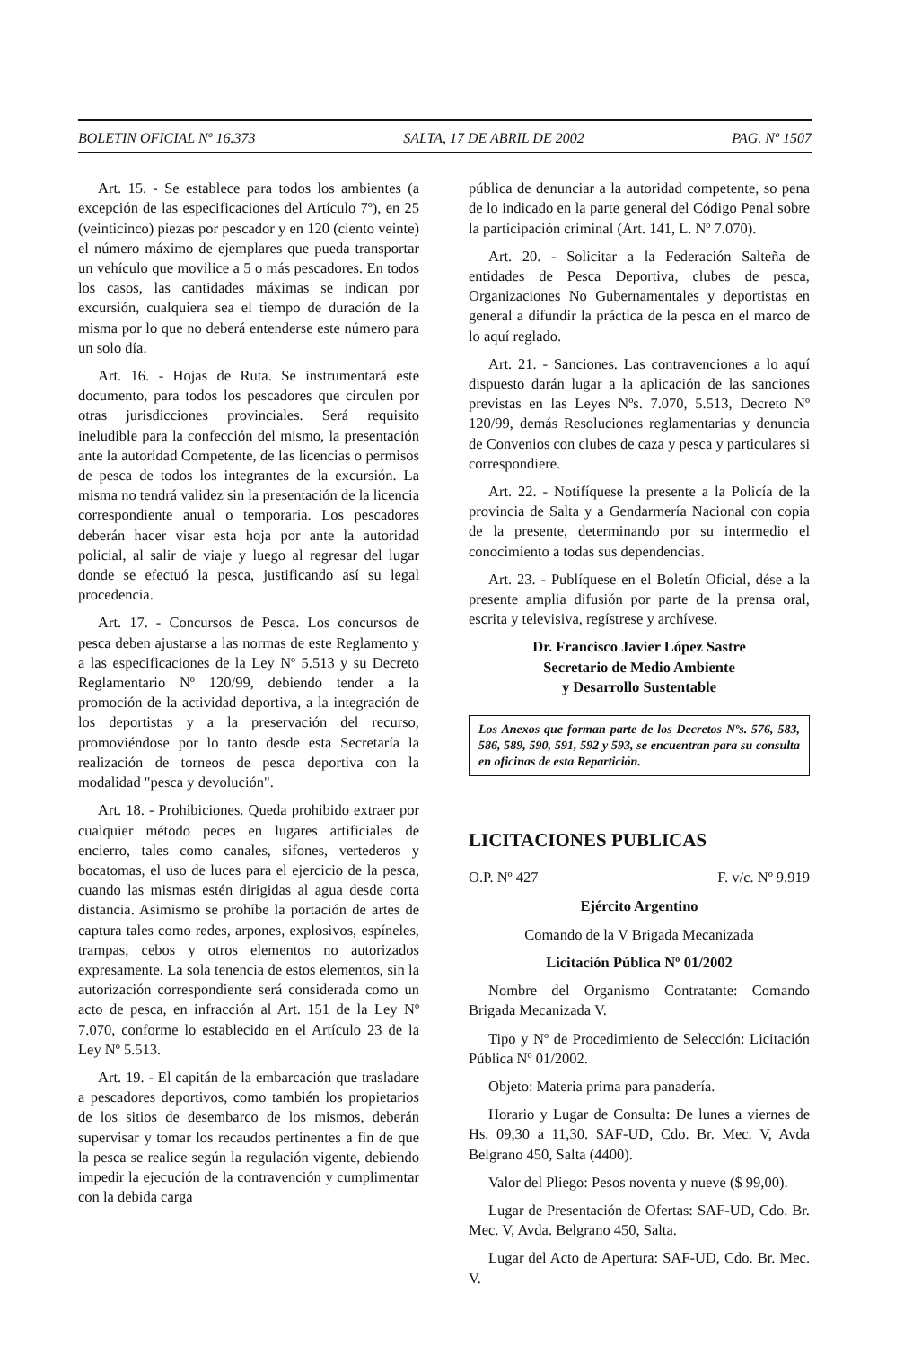BOLETIN OFICIAL Nº 16.373 SALTA, 17 DE ABRIL DE 2002 PAG. Nº 1507
Art. 15. - Se establece para todos los ambientes (a excepción de las especificaciones del Artículo 7º), en 25 (veinticinco) piezas por pescador y en 120 (ciento veinte) el número máximo de ejemplares que pueda transportar un vehículo que movilice a 5 o más pescadores. En todos los casos, las cantidades máximas se indican por excursión, cualquiera sea el tiempo de duración de la misma por lo que no deberá entenderse este número para un solo día.
Art. 16. - Hojas de Ruta. Se instrumentará este documento, para todos los pescadores que circulen por otras jurisdicciones provinciales. Será requisito ineludible para la confección del mismo, la presentación ante la autoridad Competente, de las licencias o permisos de pesca de todos los integrantes de la excursión. La misma no tendrá validez sin la presentación de la licencia correspondiente anual o temporaria. Los pescadores deberán hacer visar esta hoja por ante la autoridad policial, al salir de viaje y luego al regresar del lugar donde se efectuó la pesca, justificando así su legal procedencia.
Art. 17. - Concursos de Pesca. Los concursos de pesca deben ajustarse a las normas de este Reglamento y a las especificaciones de la Ley Nº 5.513 y su Decreto Reglamentario Nº 120/99, debiendo tender a la promoción de la actividad deportiva, a la integración de los deportistas y a la preservación del recurso, promoviéndose por lo tanto desde esta Secretaría la realización de torneos de pesca deportiva con la modalidad "pesca y devolución".
Art. 18. - Prohibiciones. Queda prohibido extraer por cualquier método peces en lugares artificiales de encierro, tales como canales, sifones, vertederos y bocatomas, el uso de luces para el ejercicio de la pesca, cuando las mismas estén dirigidas al agua desde corta distancia. Asimismo se prohíbe la portación de artes de captura tales como redes, arpones, explosivos, espíneles, trampas, cebos y otros elementos no autorizados expresamente. La sola tenencia de estos elementos, sin la autorización correspondiente será considerada como un acto de pesca, en infracción al Art. 151 de la Ley Nº 7.070, conforme lo establecido en el Artículo 23 de la Ley Nº 5.513.
Art. 19. - El capitán de la embarcación que trasladare a pescadores deportivos, como también los propietarios de los sitios de desembarco de los mismos, deberán supervisar y tomar los recaudos pertinentes a fin de que la pesca se realice según la regulación vigente, debiendo impedir la ejecución de la contravención y cumplimentar con la debida carga
pública de denunciar a la autoridad competente, so pena de lo indicado en la parte general del Código Penal sobre la participación criminal (Art. 141, L. Nº 7.070).
Art. 20. - Solicitar a la Federación Salteña de entidades de Pesca Deportiva, clubes de pesca, Organizaciones No Gubernamentales y deportistas en general a difundir la práctica de la pesca en el marco de lo aquí reglado.
Art. 21. - Sanciones. Las contravenciones a lo aquí dispuesto darán lugar a la aplicación de las sanciones previstas en las Leyes Nºs. 7.070, 5.513, Decreto Nº 120/99, demás Resoluciones reglamentarias y denuncia de Convenios con clubes de caza y pesca y particulares si correspondiere.
Art. 22. - Notifíquese la presente a la Policía de la provincia de Salta y a Gendarmería Nacional con copia de la presente, determinando por su intermedio el conocimiento a todas sus dependencias.
Art. 23. - Publíquese en el Boletín Oficial, dése a la presente amplia difusión por parte de la prensa oral, escrita y televisiva, regístrese y archívese.
Dr. Francisco Javier López Sastre
Secretario de Medio Ambiente
y Desarrollo Sustentable
Los Anexos que forman parte de los Decretos Nºs. 576, 583, 586, 589, 590, 591, 592 y 593, se encuentran para su consulta en oficinas de esta Repartición.
LICITACIONES PUBLICAS
O.P. Nº 427 F. v/c. Nº 9.919
Ejército Argentino
Comando de la V Brigada Mecanizada
Licitación Pública Nº 01/2002
Nombre del Organismo Contratante: Comando Brigada Mecanizada V.
Tipo y Nº de Procedimiento de Selección: Licitación Pública Nº 01/2002.
Objeto: Materia prima para panadería.
Horario y Lugar de Consulta: De lunes a viernes de Hs. 09,30 a 11,30. SAF-UD, Cdo. Br. Mec. V, Avda Belgrano 450, Salta (4400).
Valor del Pliego: Pesos noventa y nueve ($ 99,00).
Lugar de Presentación de Ofertas: SAF-UD, Cdo. Br. Mec. V, Avda. Belgrano 450, Salta.
Lugar del Acto de Apertura: SAF-UD, Cdo. Br. Mec. V.